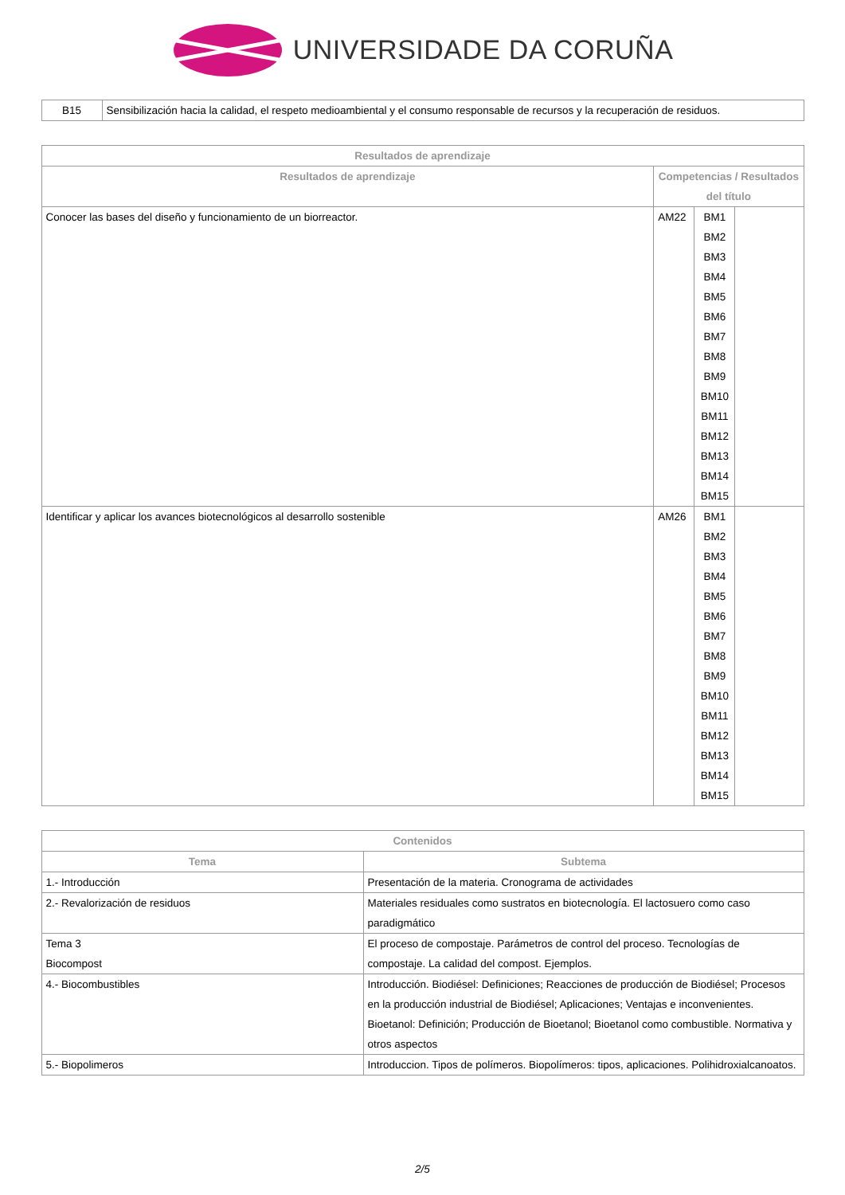UNIVERSIDADE DA CORUÑA
| B15 | Sensibilización hacia la calidad, el respeto medioambiental y el consumo responsable de recursos y la recuperación de residuos. |
| Resultados de aprendizaje | | | |
| --- | --- | --- | --- |
| Resultados de aprendizaje | Competencias / Resultados del título | | |
| Conocer las bases del diseño y funcionamiento de un biorreactor. | AM22 | BM1 BM2 BM3 BM4 BM5 BM6 BM7 BM8 BM9 BM10 BM11 BM12 BM13 BM14 BM15 | |
| Identificar y aplicar los avances biotecnológicos al desarrollo sostenible | AM26 | BM1 BM2 BM3 BM4 BM5 BM6 BM7 BM8 BM9 BM10 BM11 BM12 BM13 BM14 BM15 | |
| Contenidos | |
| --- | --- |
| Tema | Subtema |
| 1.- Introducción | Presentación de la materia. Cronograma de actividades |
| 2.- Revalorización de residuos | Materiales residuales como sustratos en biotecnología. El lactosuero como caso paradigmático |
| Tema 3 Biocompost | El proceso de compostaje. Parámetros de control del proceso. Tecnologías de compostaje. La calidad del compost. Ejemplos. |
| 4.- Biocombustibles | Introducción. Biodiésel: Definiciones; Reacciones de producción de Biodiésel; Procesos en la producción industrial de Biodiésel; Aplicaciones; Ventajas e inconvenientes. Bioetanol: Definición; Producción de Bioetanol; Bioetanol como combustible. Normativa y otros aspectos |
| 5.- Biopolimeros | Introduccion. Tipos de polímeros. Biopolímeros: tipos, aplicaciones. Polihidroxialcanoatos. |
2/5